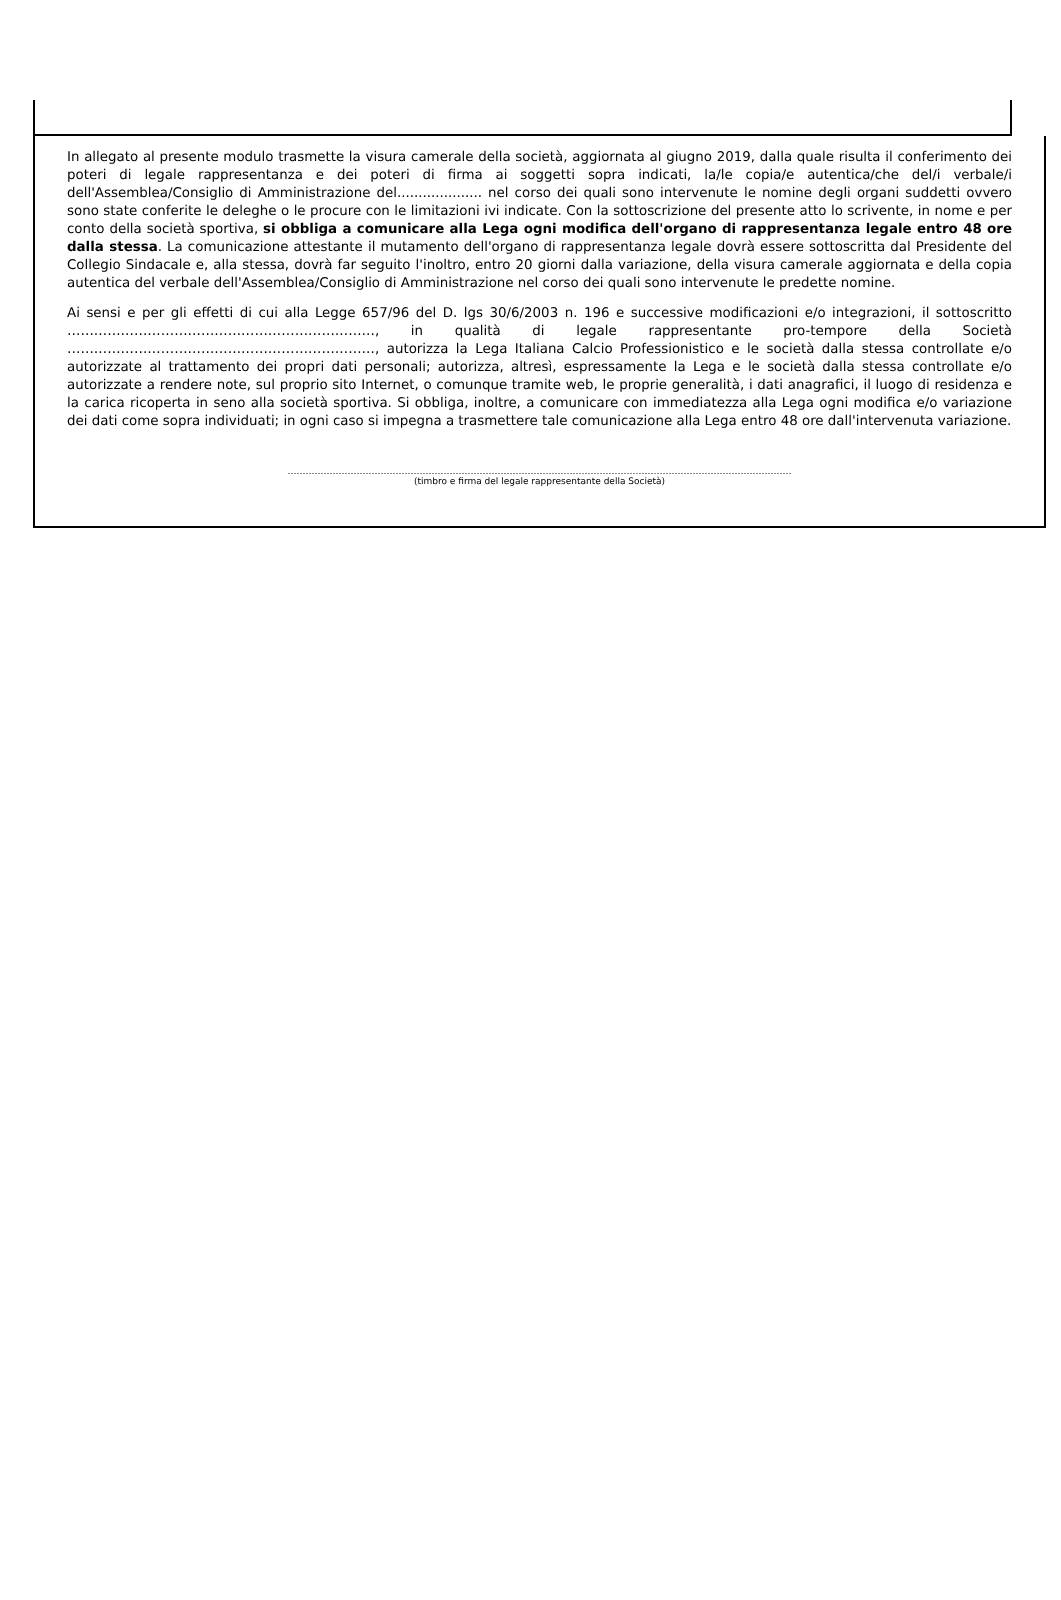In allegato al presente modulo trasmette la visura camerale della società, aggiornata al giugno 2019, dalla quale risulta il conferimento dei poteri di legale rappresentanza e dei poteri di firma ai soggetti sopra indicati, la/le copia/e autentica/che del/i verbale/i dell'Assemblea/Consiglio di Amministrazione del.................... nel corso dei quali sono intervenute le nomine degli organi suddetti ovvero sono state conferite le deleghe o le procure con le limitazioni ivi indicate. Con la sottoscrizione del presente atto lo scrivente, in nome e per conto della società sportiva, si obbliga a comunicare alla Lega ogni modifica dell'organo di rappresentanza legale entro 48 ore dalla stessa. La comunicazione attestante il mutamento dell'organo di rappresentanza legale dovrà essere sottoscritta dal Presidente del Collegio Sindacale e, alla stessa, dovrà far seguito l'inoltro, entro 20 giorni dalla variazione, della visura camerale aggiornata e della copia autentica del verbale dell'Assemblea/Consiglio di Amministrazione nel corso dei quali sono intervenute le predette nomine.
Ai sensi e per gli effetti di cui alla Legge 657/96 del D. lgs 30/6/2003 n. 196 e successive modificazioni e/o integrazioni, il sottoscritto ……………………………………………………………, in qualità di legale rappresentante pro-tempore della Società ……………………………………………………………, autorizza la Lega Italiana Calcio Professionistico e le società dalla stessa controllate e/o autorizzate al trattamento dei propri dati personali; autorizza, altresì, espressamente la Lega e le società dalla stessa controllate e/o autorizzate a rendere note, sul proprio sito Internet, o comunque tramite web, le proprie generalità, i dati anagrafici, il luogo di residenza e la carica ricoperta in seno alla società sportiva. Si obbliga, inoltre, a comunicare con immediatezza alla Lega ogni modifica e/o variazione dei dati come sopra individuati; in ogni caso si impegna a trasmettere tale comunicazione alla Lega entro 48 ore dall'intervenuta variazione.
……………………………………………………………………………………………………………………………………………………
(timbro e firma del legale rappresentante della Società)